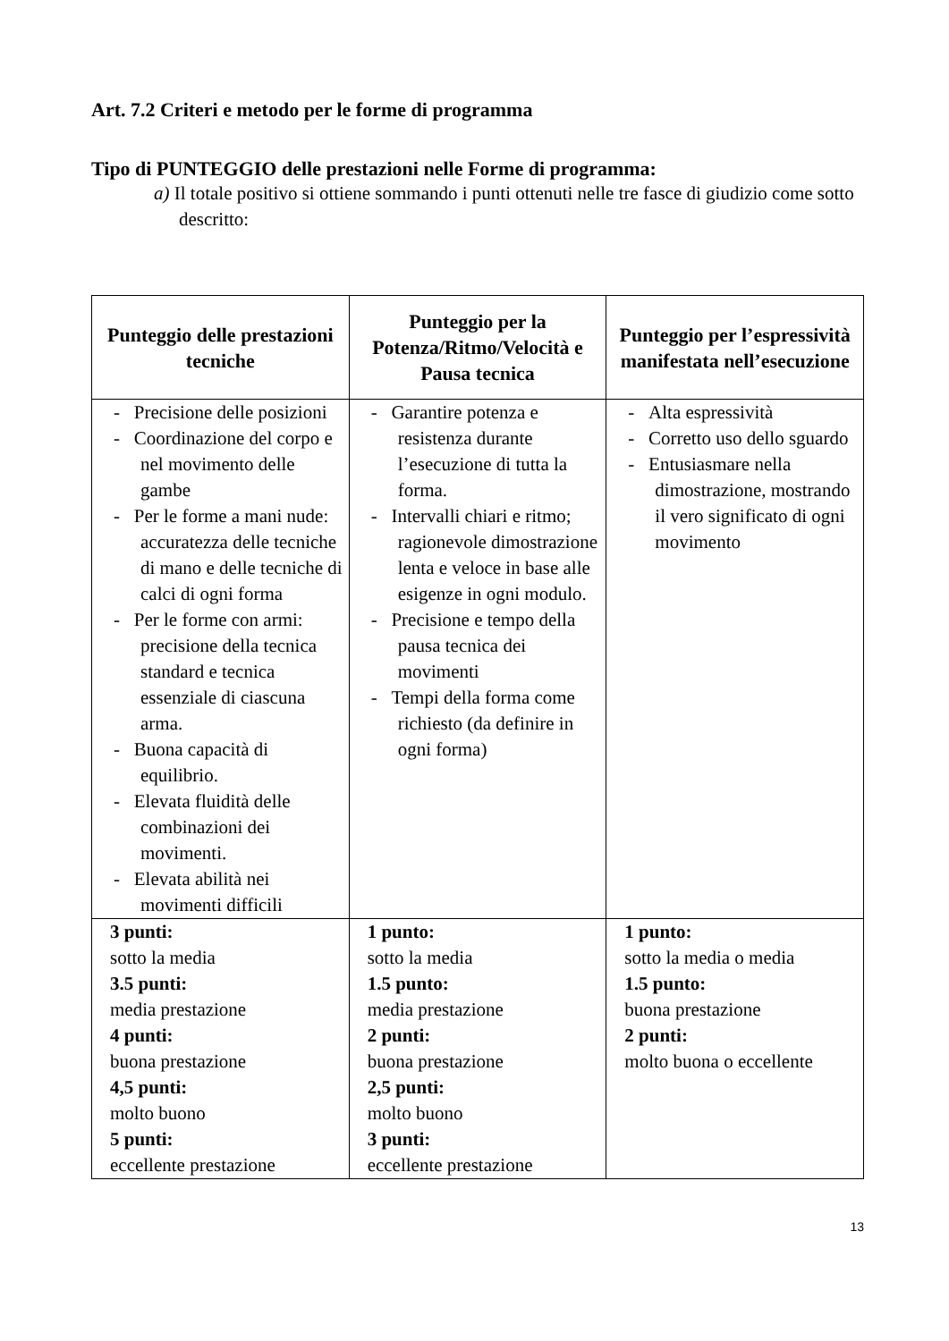Art. 7.2 Criteri e metodo per le forme di programma
Tipo di PUNTEGGIO delle prestazioni nelle Forme di programma:
a) Il totale positivo si ottiene sommando i punti ottenuti nelle tre fasce di giudizio come sotto descritto:
| Punteggio delle prestazioni tecniche | Punteggio per la Potenza/Ritmo/Velocità e Pausa tecnica | Punteggio per l’espressività manifestata nell’esecuzione |
| --- | --- | --- |
| - Precisione delle posizioni - Coordinazione del corpo e nel movimento delle gambe - Per le forme a mani nude: accuratezza delle tecniche di mano e delle tecniche di calci di ogni forma - Per le forme con armi: precisione della tecnica standard e tecnica essenziale di ciascuna arma. - Buona capacità di equilibrio. - Elevata fluidità delle combinazioni dei movimenti. - Elevata abilità nei movimenti difficili | - Garantire potenza e resistenza durante l’esecuzione di tutta la forma. - Intervalli chiari e ritmo; ragionevole dimostrazione lenta e veloce in base alle esigenze in ogni modulo. - Precisione e tempo della pausa tecnica dei movimenti - Tempi della forma come richiesto (da definire in ogni forma) | - Alta espressività - Corretto uso dello sguardo - Entusiasmare nella dimostrazione, mostrando il vero significato di ogni movimento |
| 3 punti: sotto la media 3.5 punti: media prestazione 4 punti: buona prestazione 4,5 punti: molto buono 5 punti: eccellente prestazione | 1 punto: sotto la media 1.5 punto: media prestazione 2 punti: buona prestazione 2,5 punti: molto buono 3 punti: eccellente prestazione | 1 punto: sotto la media o media 1.5 punto: buona prestazione 2 punti: molto buona o eccellente |
13